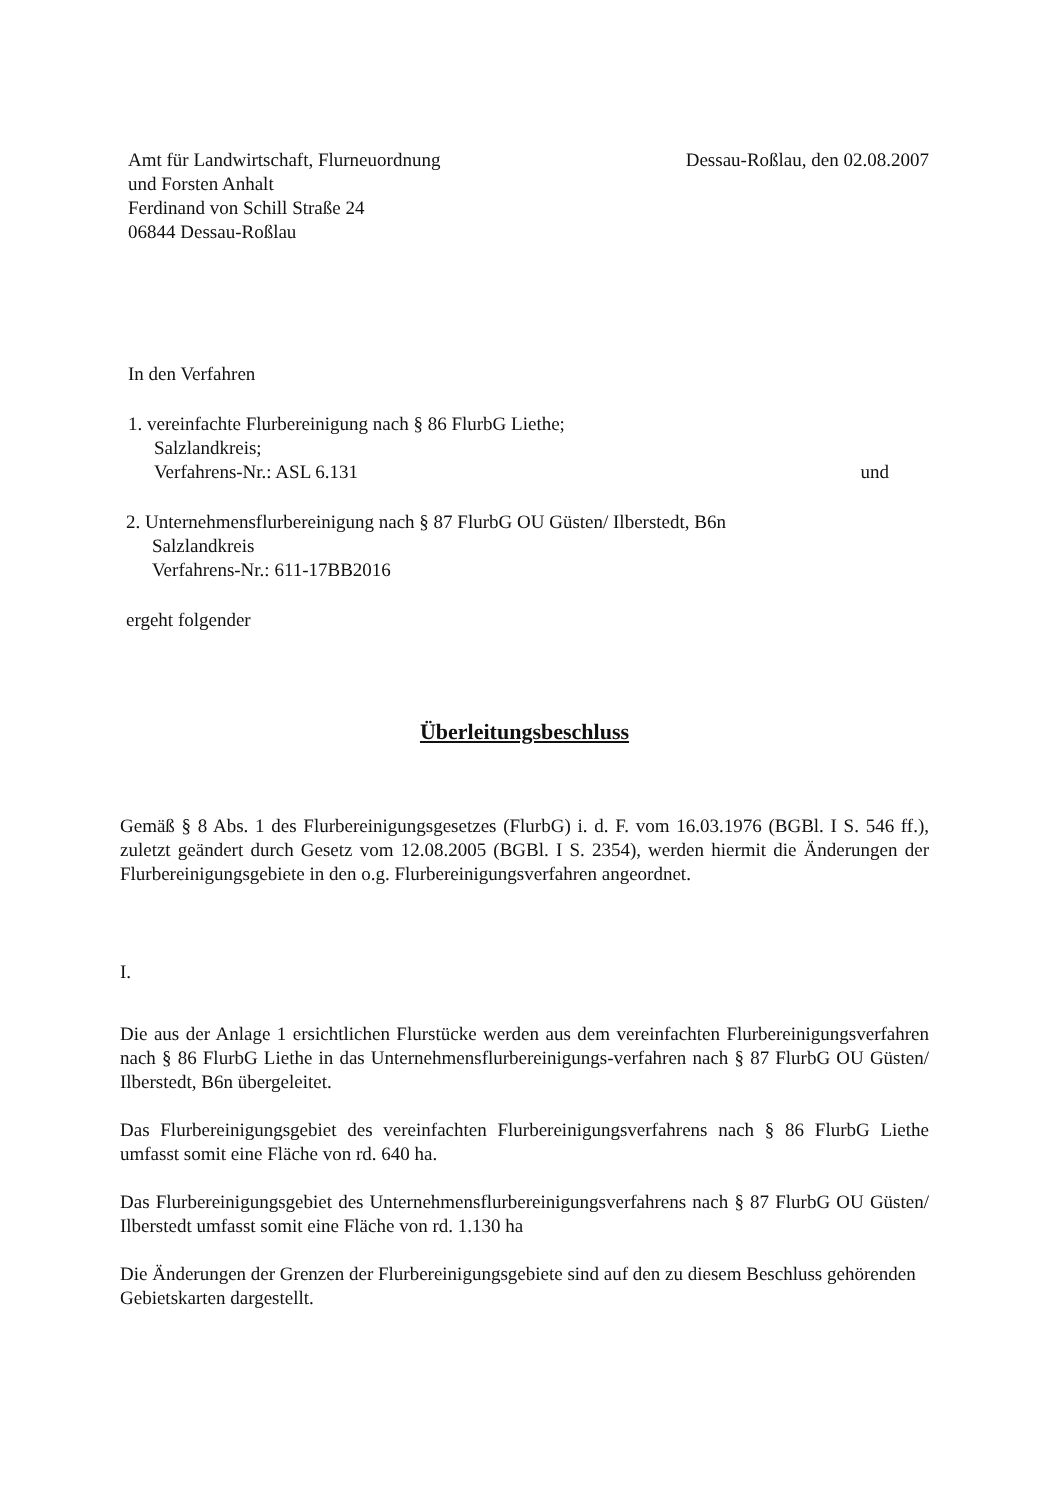Amt für Landwirtschaft, Flurneuordnung
und Forsten Anhalt
Ferdinand von Schill Straße 24
06844 Dessau-Roßlau
Dessau-Roßlau, den 02.08.2007
In den Verfahren
1. vereinfachte Flurbereinigung nach § 86 FlurbG Liethe;
Salzlandkreis;
Verfahrens-Nr.: ASL 6.131
und
2. Unternehmensflurbereinigung nach § 87 FlurbG OU Güsten/ Ilberstedt, B6n
Salzlandkreis
Verfahrens-Nr.: 611-17BB2016
ergeht folgender
Überleitungsbeschluss
Gemäß § 8 Abs. 1 des Flurbereinigungsgesetzes (FlurbG) i. d. F. vom 16.03.1976 (BGBl. I S. 546 ff.), zuletzt geändert durch Gesetz vom 12.08.2005 (BGBl. I S. 2354), werden hiermit die Änderungen der Flurbereinigungsgebiete in den o.g. Flurbereinigungsverfahren angeordnet.
I.
Die aus der Anlage 1 ersichtlichen Flurstücke werden aus dem vereinfachten Flurbereinigungsverfahren nach § 86 FlurbG Liethe in das Unternehmensflurbereinigungs-verfahren nach § 87 FlurbG OU Güsten/ Ilberstedt, B6n übergeleitet.
Das Flurbereinigungsgebiet des vereinfachten Flurbereinigungsverfahrens nach § 86 FlurbG Liethe umfasst somit eine Fläche von rd. 640 ha.
Das Flurbereinigungsgebiet des Unternehmensflurbereinigungsverfahrens nach § 87 FlurbG OU Güsten/ Ilberstedt umfasst somit eine Fläche von rd. 1.130 ha
Die Änderungen der Grenzen der Flurbereinigungsgebiete sind auf den zu diesem Beschluss gehörenden Gebietskarten dargestellt.